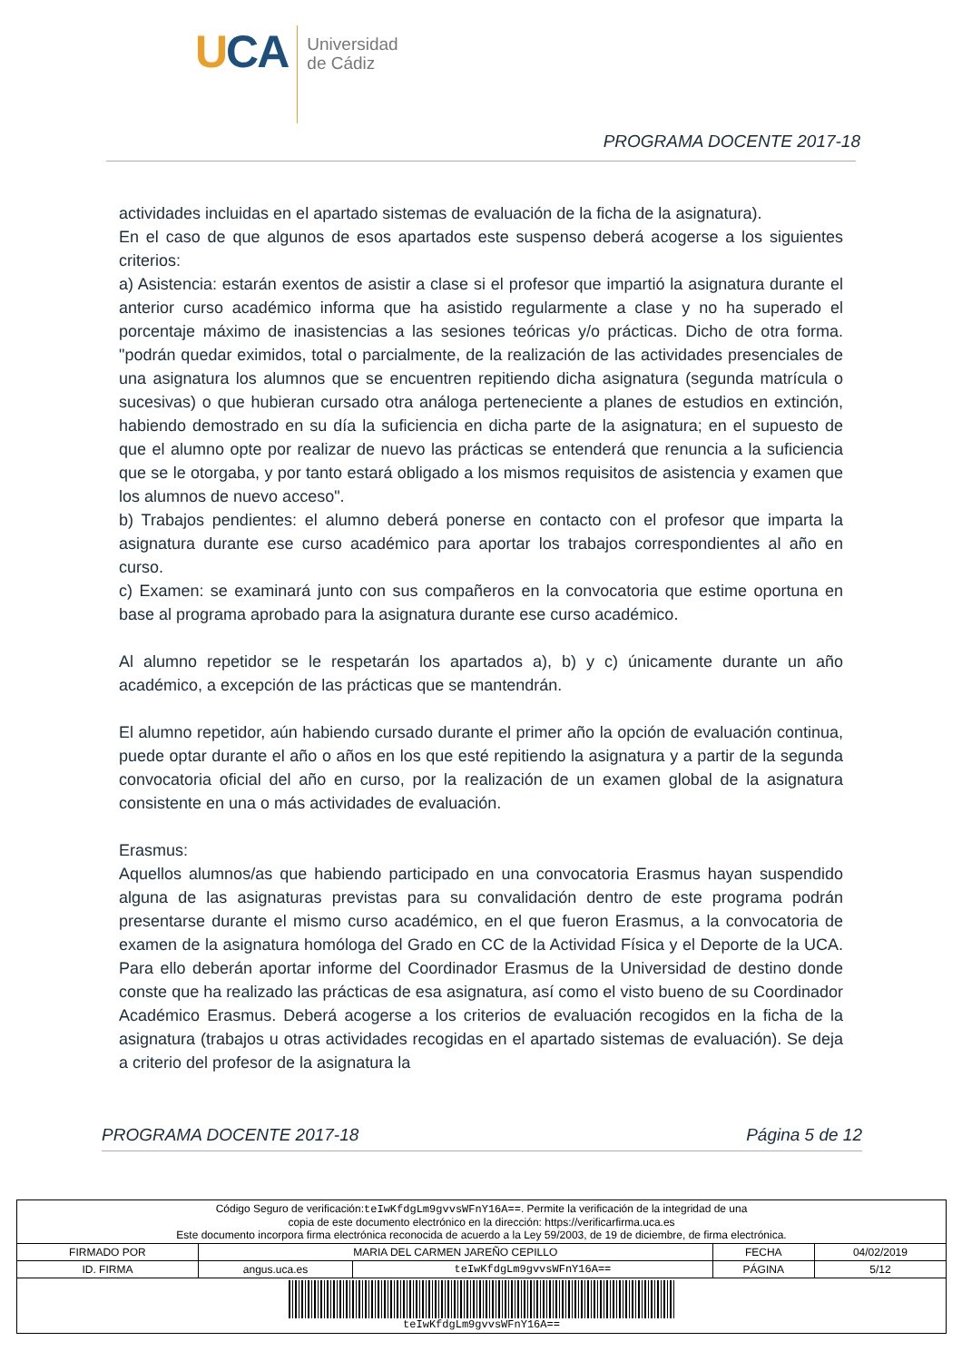UCA
Universidad
de Cádiz
PROGRAMA DOCENTE 2017-18
actividades incluidas en el apartado sistemas de evaluación de la ficha de la asignatura).
En el caso de que algunos de esos apartados este suspenso deberá acogerse a los siguientes criterios:
a) Asistencia: estarán exentos de asistir a clase si el profesor que impartió la asignatura durante el anterior curso académico informa que ha asistido regularmente a clase y no ha superado el porcentaje máximo de inasistencias a las sesiones teóricas y/o prácticas. Dicho de otra forma. "podrán quedar eximidos, total o parcialmente, de la realización de las actividades presenciales de una asignatura los alumnos que se encuentren repitiendo dicha asignatura (segunda matrícula o sucesivas) o que hubieran cursado otra análoga perteneciente a planes de estudios en extinción, habiendo demostrado en su día la suficiencia en dicha parte de la asignatura; en el supuesto de que el alumno opte por realizar de nuevo las prácticas se entenderá que renuncia a la suficiencia que se le otorgaba, y por tanto estará obligado a los mismos requisitos de asistencia y examen que los alumnos de nuevo acceso".
b) Trabajos pendientes: el alumno deberá ponerse en contacto con el profesor que imparta la asignatura durante ese curso académico para aportar los trabajos correspondientes al año en curso.
c) Examen: se examinará junto con sus compañeros en la convocatoria que estime oportuna en base al programa aprobado para la asignatura durante ese curso académico.
Al alumno repetidor se le respetarán los apartados a), b) y c) únicamente durante un año académico, a excepción de las prácticas que se mantendrán.
El alumno repetidor, aún habiendo cursado durante el primer año la opción de evaluación continua, puede optar durante el año o años en los que esté repitiendo la asignatura y a partir de la segunda convocatoria oficial del año en curso, por la realización de un examen global de la asignatura consistente en una o más actividades de evaluación.
Erasmus:
Aquellos alumnos/as que habiendo participado en una convocatoria Erasmus hayan suspendido alguna de las asignaturas previstas para su convalidación dentro de este programa podrán presentarse durante el mismo curso académico, en el que fueron Erasmus, a la convocatoria de examen de la asignatura homóloga del Grado en CC de la Actividad Física y el Deporte de la UCA. Para ello deberán aportar informe del Coordinador Erasmus de la Universidad de destino donde conste que ha realizado las prácticas de esa asignatura, así como el visto bueno de su Coordinador Académico Erasmus. Deberá acogerse a los criterios de evaluación recogidos en la ficha de la asignatura (trabajos u otras actividades recogidas en el apartado sistemas de evaluación). Se deja a criterio del profesor de la asignatura la
PROGRAMA DOCENTE 2017-18 Página 5 de 12
| Código Seguro de verificación: teIwKfdgLm9gvvsWFnY16A== . Permite la verificación de la integridad de una copia de este documento electrónico en la dirección: https://verificarfirma.uca.es Este documento incorpora firma electrónica reconocida de acuerdo a la Ley 59/2003, de 19 de diciembre, de firma electrónica. | | | | |
| FIRMADO POR | MARIA DEL CARMEN JAREÑO CEPILLO | | FECHA | 04/02/2019 |
| ID. FIRMA | angus.uca.es | teIwKfdgLm9gvvsWFnY16A== | PÁGINA | 5/12 |
| teIwKfdgLm9gvvsWFnY16A== | | | | |